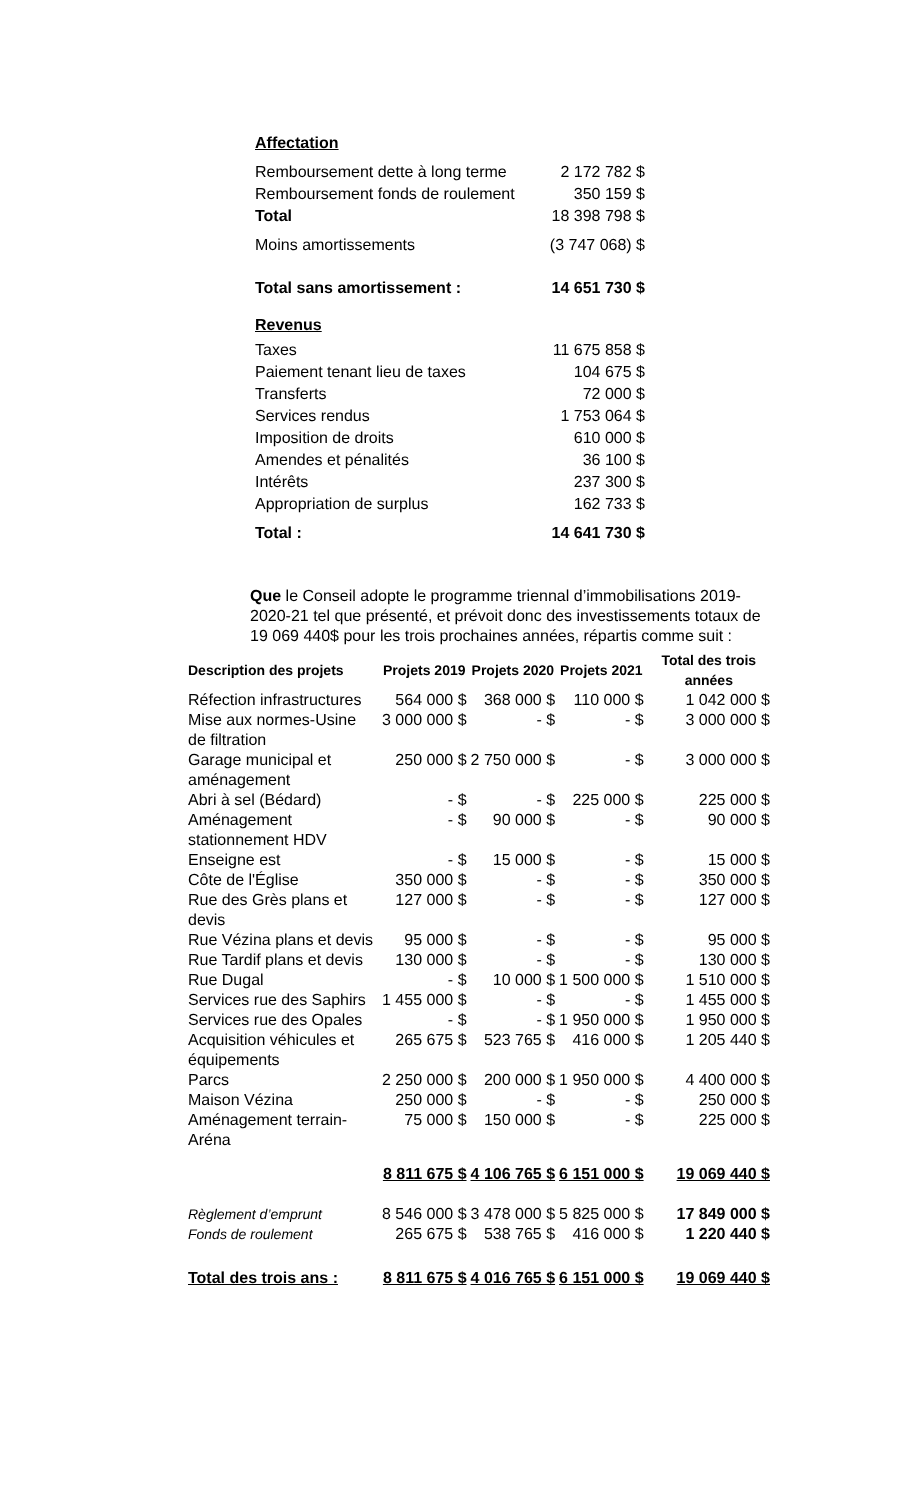| Affectation | |
| Remboursement dette à long terme | 2 172 782 $ |
| Remboursement fonds de roulement | 350 159 $ |
| Total | 18 398 798 $ |
| Moins amortissements | (3 747 068) $ |
| Total sans amortissement : | 14 651 730 $ |
| Revenus | |
| Taxes | 11 675 858 $ |
| Paiement tenant lieu de taxes | 104 675 $ |
| Transferts | 72 000 $ |
| Services rendus | 1 753 064 $ |
| Imposition de droits | 610 000 $ |
| Amendes et pénalités | 36 100 $ |
| Intérêts | 237 300 $ |
| Appropriation de surplus | 162 733 $ |
| Total : | 14 641 730 $ |
Que le Conseil adopte le programme triennal d’immobilisations 2019-2020-21 tel que présenté, et prévoit donc des investissements totaux de 19 069 440$ pour les trois prochaines années, répartis comme suit :
| Description des projets | Projets 2019 | Projets 2020 | Projets 2021 | Total des trois années |
| --- | --- | --- | --- | --- |
| Réfection infrastructures | 564 000 $ | 368 000 $ | 110 000 $ | 1 042 000 $ |
| Mise aux normes-Usine de filtration | 3 000 000 $ | - $ | - $ | 3 000 000 $ |
| Garage municipal et aménagement | 250 000 $ | 2 750 000 $ | - $ | 3 000 000 $ |
| Abri à sel (Bédard) | - $ | - $ | 225 000 $ | 225 000 $ |
| Aménagement stationnement HDV | - $ | 90 000 $ | - $ | 90 000 $ |
| Enseigne est | - $ | 15 000 $ | - $ | 15 000 $ |
| Côte de l'Église | 350 000 $ | - $ | - $ | 350 000 $ |
| Rue des Grès plans et devis | 127 000 $ | - $ | - $ | 127 000 $ |
| Rue Vézina plans et devis | 95 000 $ | - $ | - $ | 95 000 $ |
| Rue Tardif plans et devis | 130 000 $ | - $ | - $ | 130 000 $ |
| Rue Dugal | - $ | 10 000 $ | 1 500 000 $ | 1 510 000 $ |
| Services rue des Saphirs | 1 455 000 $ | - $ | - $ | 1 455 000 $ |
| Services rue des Opales | - $ | - $ | 1 950 000 $ | 1 950 000 $ |
| Acquisition véhicules et équipements | 265 675 $ | 523 765 $ | 416 000 $ | 1 205 440 $ |
| Parcs | 2 250 000 $ | 200 000 $ | 1 950 000 $ | 4 400 000 $ |
| Maison Vézina | 250 000 $ | - $ | - $ | 250 000 $ |
| Aménagement terrain-Aréna | 75 000 $ | 150 000 $ | - $ | 225 000 $ |
| | 8 811 675 $ | 4 106 765 $ | 6 151 000 $ | 19 069 440 $ |
| Règlement d’emprunt | 8 546 000 $ | 3 478 000 $ | 5 825 000 $ | 17 849 000 $ |
| Fonds de roulement | 265 675 $ | 538 765 $ | 416 000 $ | 1 220 440 $ |
| Total des trois ans : | 8 811 675 $ | 4 016 765 $ | 6 151 000 $ | 19 069 440 $ |